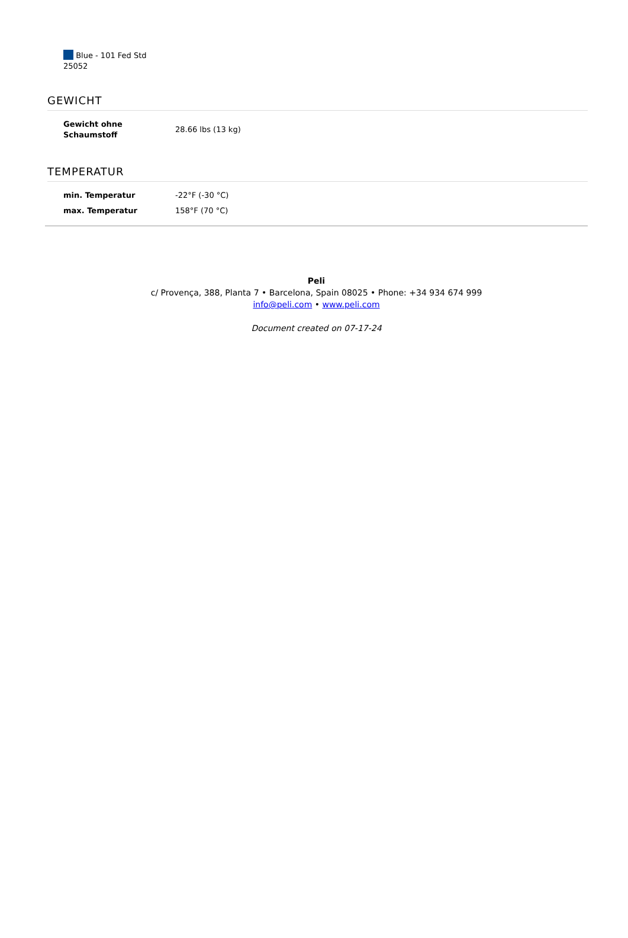Blue - 101 Fed Std
25052
GEWICHT
| Gewicht ohne Schaumstoff | 28.66 lbs (13 kg) |
TEMPERATUR
| min. Temperatur | -22°F (-30 °C) |
| max. Temperatur | 158°F (70 °C) |
Peli
c/ Provença, 388, Planta 7 • Barcelona, Spain 08025 • Phone: +34 934 674 999
info@peli.com • www.peli.com
Document created on 07-17-24